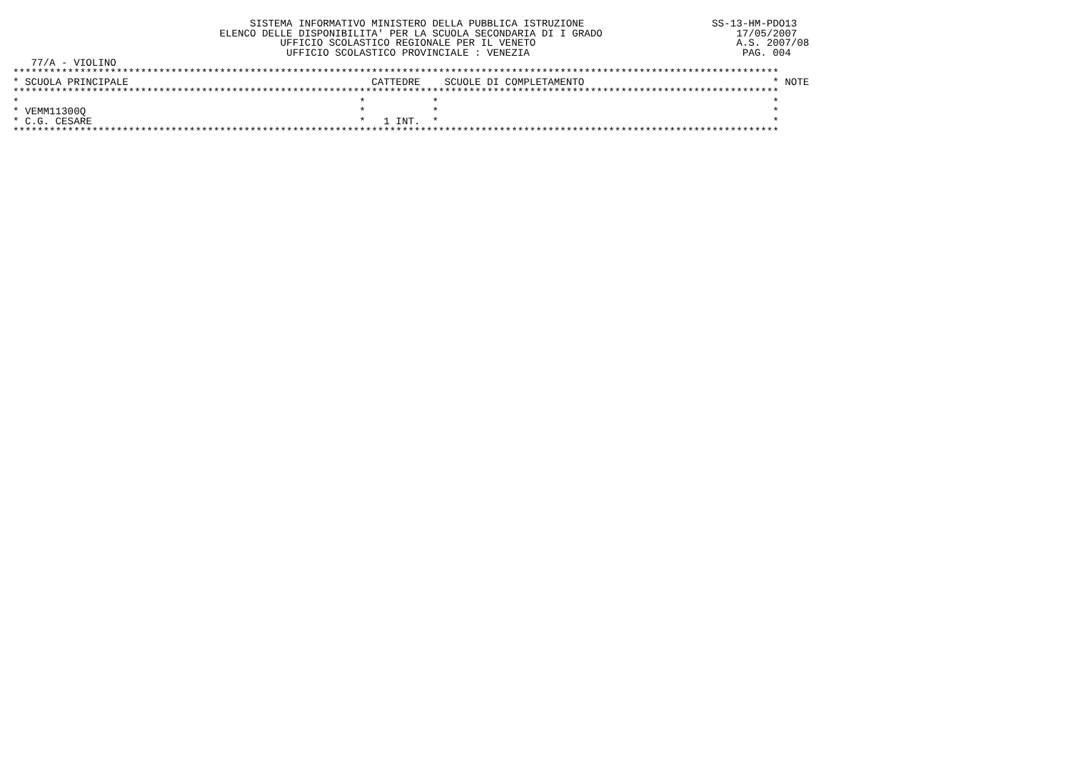SISTEMA INFORMATIVO MINISTERO DELLA PUBBLICA ISTRUZIONE                     SS-13-HM-PDO13
                                  ELENCO DELLE DISPONIBILITA' PER LA SCUOLA SECONDARIA DI I GRADO                      17/05/2007
                                            UFFICIO SCOLASTICO REGIONALE PER IL VENETO                                 A.S. 2007/08
                                             UFFICIO SCOLASTICO PROVINCIALE : VENEZIA                                   PAG. 004
   77/A - VIOLINO
******************************************************************************************************************************
* SCUOLA PRINCIPALE                                        CATTEDRE    SCUOLE DI COMPLETAMENTO                               * NOTE
******************************************************************************************************************************
*                                                        *           *                                                       *
* VEMM11300Q                                             *           *                                                       *
* C.G. CESARE                                            *   1 INT.  *                                                       *
******************************************************************************************************************************